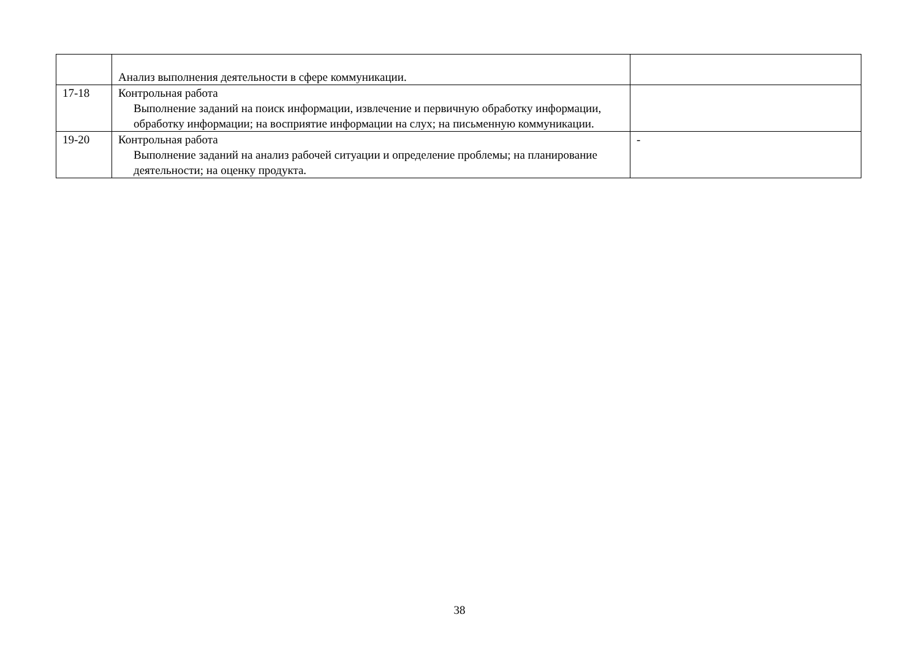| | Анализ выполнения деятельности в сфере коммуникации. | |
| 17-18 | Контрольная работа Выполнение заданий на поиск информации, извлечение и первичную обработку информации, обработку информации; на восприятие информации на слух; на письменную коммуникации. | |
| 19-20 | Контрольная работа Выполнение заданий на анализ рабочей ситуации и определение проблемы; на планирование деятельности; на оценку продукта. | - |
38